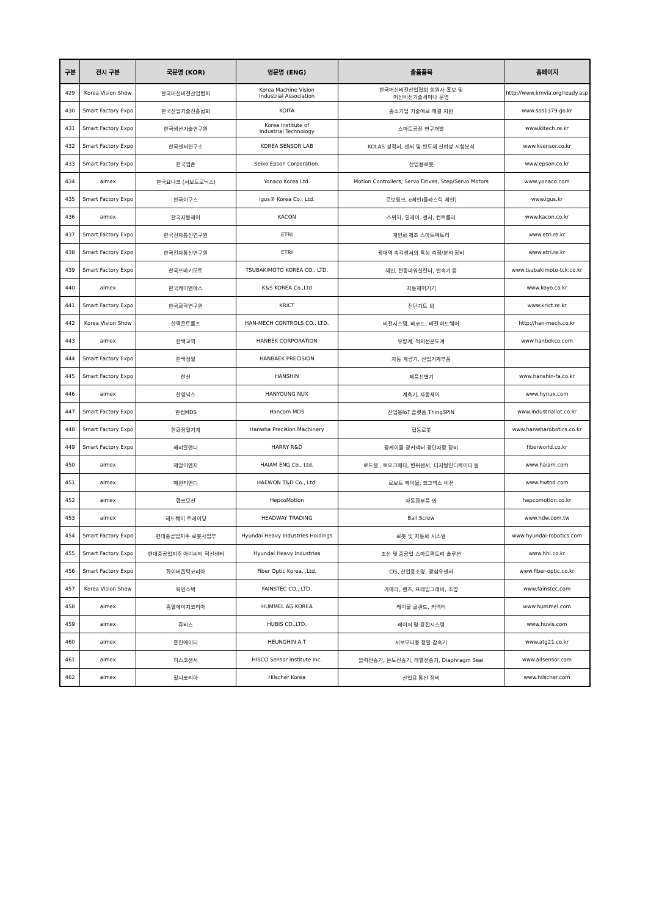| 구분 | 전시 구분 | 국문명 (KOR) | 영문명 (ENG) | 출품품목 | 홈페이지 |
| --- | --- | --- | --- | --- | --- |
| 429 | Korea Vision Show | 한국머신비전산업협회 | Korea Machine Vision Industrial Association | 한국머신비전산업협회 회원사 홍보 및 머신비전기술세미나 운영 | http://www.kmvia.org/ready.asp |
| 430 | Smart Factory Expo | 한국산업기술진흥협회 | KOITA | 중소기업 기술애로 해결 지원 | www.sos1379.go.kr |
| 431 | Smart Factory Expo | 한국생산기술연구원 | Korea Institute of Industrial Technology | 스마트공장 연구개발 | www.kitech.re.kr |
| 432 | Smart Factory Expo | 한국센서연구소 | KOREA SENSOR LAB | KOLAS 성적서, 센서 및 반도체 신뢰성 시험분석 | www.ksensor.co.kr |
| 433 | Smart Factory Expo | 한국엡손 | Seiko Epson Corporation. | 산업용로봇 | www.epson.co.kr |
| 434 | aimex | 한국요나코 (서보트로닉스) | Yonaco Korea Ltd. | Motion Controllers, Servo Drives, Step/Servo Motors | www.yonaco.com |
| 435 | Smart Factory Expo | 한국이구스 | igus® Korea Co., Ltd. | 로보링크, e체인(플라스틱 체인) | www.igus.kr |
| 436 | aimex | 한국자동제어 | KACON | 스위치, 릴레이. 센서, 컨트롤러 | www.kacon.co.kr |
| 437 | Smart Factory Expo | 한국전자통신연구원 | ETRI | 개인화 제조 스마트팩토리 | www.etri.re.kr |
| 438 | Smart Factory Expo | 한국전자통신연구원 | ETRI | 광대역 촉각센서의 특성 측정/분석 장비 | www.etri.re.kr |
| 439 | Smart Factory Expo | 한국쯔바키모토 | TSUBAKIMOTO KOREA CO., LTD. | 체인, 전동파워실린더, 변속기 등 | www.tsubakimoto-tck.co.kr |
| 440 | aimex | 한국케이앤에스 | K&S KOREA Co.,Ltd | 자동제어기기 | www.koyo.co.kr |
| 441 | Smart Factory Expo | 한국화학연구원 | KRICT | 진단기트 외 | www.krict.re.kr |
| 442 | Korea Vision Show | 한맥콘트롤즈 | HAN-MECH CONTROLS CO., LTD. | 비전시스템, 바코드, 비전 하드웨어 | http://han-mech.co.kr |
| 443 | aimex | 한백교역 | HANBEK CORPORATION | 유량계, 적외선온도계 | www.hanbekco.com |
| 444 | Smart Factory Expo | 한백정밀 | HANBAEK PRECISION | 자동 계량기, 산업기계부품 | |
| 445 | Smart Factory Expo | 한신 | HANSHIN | 제품선별기 | www.hanshin-fa.co.kr |
| 446 | aimex | 한영넉스 | HANYOUNG NUX | 계측기, 자동제어 | www.hynux.com |
| 447 | Smart Factory Expo | 한컴MDS | Hancom MDS | 산업용IoT 플랫폼 ThingSPIN | www.industrialiot.co.kr |
| 448 | Smart Factory Expo | 한화정밀기계 | Hanwha Precision Machinery | 협동로봇 | www.hanwharobotics.co.kr |
| 449 | Smart Factory Expo | 해리알앤디 | HARRY R&D | 광케이블 광커넥터 광단자함 장비 | fiberworld.co.kr |
| 450 | aimex | 해암이엔지 | HAIAM ENG Co., Ltd. | 로드셀 , 토오크메타, 변위센서, 디지털인디케이타 등 | www.haiam.com |
| 451 | aimex | 해원티앤디 | HAEWON T&D Co., Ltd. | 로보트 케이블, 코그넥스 비젼 | www.hwtnd.com |
| 452 | aimex | 햅코모션 | HepcoMotion | 자동화부품 외 | hepcomotion.co.kr |
| 453 | aimex | 헤드웨이 트레이딩 | HEADWAY TRADING | Ball Screw | www.hdw.com.tw |
| 454 | Smart Factory Expo | 현대중공업지주 로봇사업부 | Hyundai Heavy Industries Holdings | 로봇 및 자동화 시스템 | www.hyundai-robotics.com |
| 455 | Smart Factory Expo | 현대중공업지주 아이씨티 혁신센터 | Hyundai Heavy Industries | 조선 및 중공업 스마트팩토리 솔루션 | www.hhi.co.kr |
| 456 | Smart Factory Expo | 화이버옵틱코리아 | Fiber Optic Korea. ,Ltd. | CIS, 산업용조명, 광섬유센서 | www.fiber-optic.co.kr |
| 457 | Korea Vision Show | 화인스텍 | FAINSTEC CO., LTD. | 카메라, 렌즈, 프레임그래버, 조명 | www.fainstec.com |
| 458 | aimex | 훔멜에이지코리아 | HUMMEL AG KOREA | 케이블 글랜드, 커넥터 | www.hummel.com |
| 459 | aimex | 휴비스 | HUBIS CO.,LTD. | 레이저 및 용접시스템 | www.huvis.com |
| 460 | aimex | 흥진에이티 | HEUNGHIN A.T | 서보모터용 정밀 감속기 | www.atg21.co.kr |
| 461 | aimex | 히스코센서 | HISCO Sensor Institute Inc. | 압력전송기, 온도전송기, 레벨전송기, Diaphragm Seal | www.allsensor.com |
| 462 | aimex | 힐셔코리아 | Hilscher Korea | 산업용 통신 장비 | www.hilscher.com |